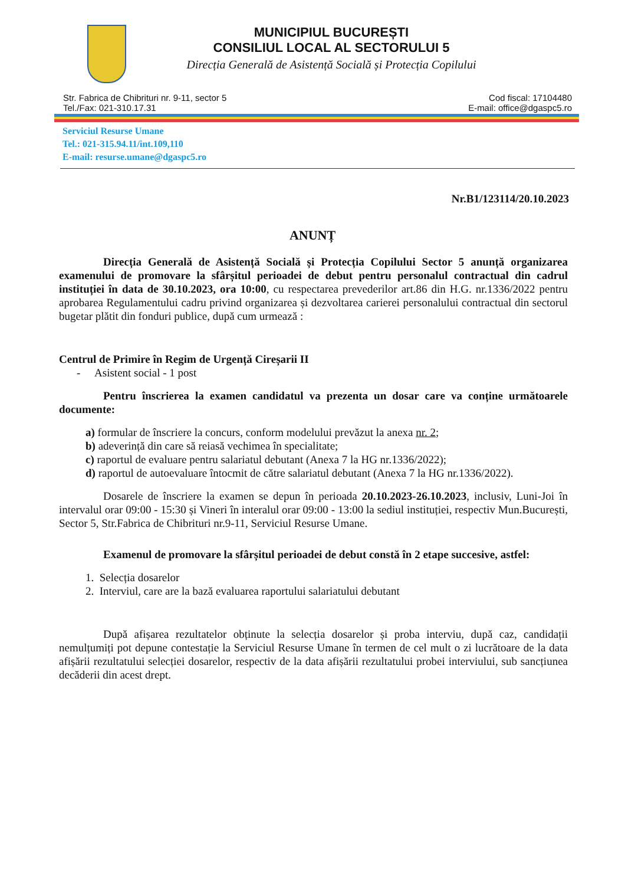MUNICIPIUL BUCUREȘTI
CONSILIUL LOCAL AL SECTORULUI 5
Direcția Generală de Asistență Socială și Protecția Copilului
Str. Fabrica de Chibrituri nr. 9-11, sector 5
Tel./Fax: 021-310.17.31
Cod fiscal: 17104480
E-mail: office@dgaspc5.ro
Serviciul Resurse Umane
Tel.: 021-315.94.11/int.109,110
E-mail: resurse.umane@dgaspc5.ro
Nr.B1/123114/20.10.2023
ANUNȚ
Direcția Generală de Asistență Socială și Protecția Copilului Sector 5 anunță organizarea examenului de promovare la sfârșitul perioadei de debut pentru personalul contractual din cadrul instituției în data de 30.10.2023, ora 10:00, cu respectarea prevederilor art.86 din H.G. nr.1336/2022 pentru aprobarea Regulamentului cadru privind organizarea și dezvoltarea carierei personalului contractual din sectorul bugetar plătit din fonduri publice, după cum urmează :
Centrul de Primire în Regim de Urgență Cireșarii II
- Asistent social - 1 post
Pentru înscrierea la examen candidatul va prezenta un dosar care va conține următoarele documente:
a) formular de înscriere la concurs, conform modelului prevăzut la anexa nr. 2;
b) adeverință din care să reiasă vechimea în specialitate;
c) raportul de evaluare pentru salariatul debutant (Anexa 7 la HG nr.1336/2022);
d) raportul de autoevaluare întocmit de către salariatul debutant (Anexa 7 la HG nr.1336/2022).
Dosarele de înscriere la examen se depun în perioada 20.10.2023-26.10.2023, inclusiv, Luni-Joi în intervalul orar 09:00 - 15:30 și Vineri în interalul orar 09:00 - 13:00 la sediul instituției, respectiv Mun.București, Sector 5, Str.Fabrica de Chibrituri nr.9-11, Serviciul Resurse Umane.
Examenul de promovare la sfârșitul perioadei de debut constă în 2 etape succesive, astfel:
1. Selecția dosarelor
2. Interviul, care are la bază evaluarea raportului salariatului debutant
După afișarea rezultatelor obținute la selecția dosarelor și proba interviu, după caz, candidații nemulțumiți pot depune contestație la Serviciul Resurse Umane în termen de cel mult o zi lucrătoare de la data afișării rezultatului selecției dosarelor, respectiv de la data afișării rezultatului probei interviului, sub sancțiunea decăderii din acest drept.